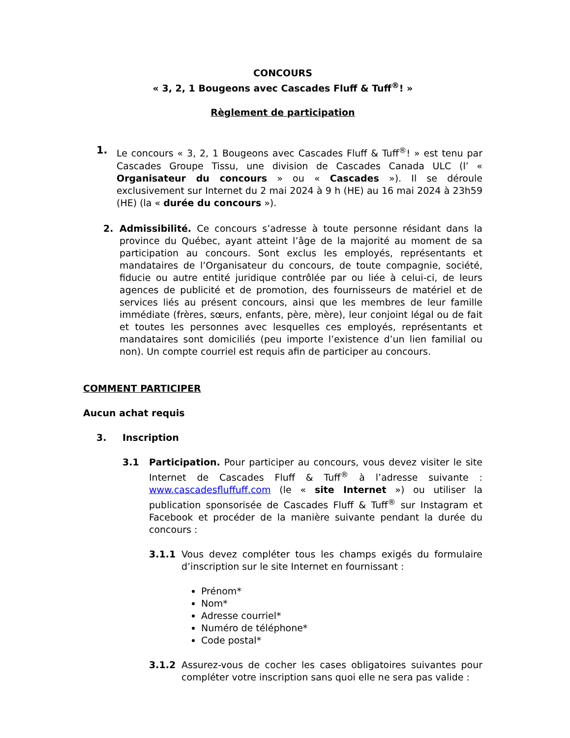CONCOURS
« 3, 2, 1 Bougeons avec Cascades Fluff & Tuff<sup>®</sup>! »
Règlement de participation
1. Le concours « 3, 2, 1 Bougeons avec Cascades Fluff & Tuff<sup>®</sup>! » est tenu par Cascades Groupe Tissu, une division de Cascades Canada ULC (l’ « Organisateur du concours » ou « Cascades »). Il se déroule exclusivement sur Internet du 2 mai 2024 à 9 h (HE) au 16 mai 2024 à 23h59 (HE) (la « durée du concours »).
2. Admissibilité. Ce concours s’adresse à toute personne résidant dans la province du Québec, ayant atteint l’âge de la majorité au moment de sa participation au concours. Sont exclus les employés, représentants et mandataires de l’Organisateur du concours, de toute compagnie, société, fiducie ou autre entité juridique contrôlée par ou liée à celui-ci, de leurs agences de publicité et de promotion, des fournisseurs de matériel et de services liés au présent concours, ainsi que les membres de leur famille immédiate (frères, sœurs, enfants, père, mère), leur conjoint légal ou de fait et toutes les personnes avec lesquelles ces employés, représentants et mandataires sont domiciliés (peu importe l’existence d’un lien familial ou non). Un compte courriel est requis afin de participer au concours.
COMMENT PARTICIPER
Aucun achat requis
3. Inscription
3.1 Participation. Pour participer au concours, vous devez visiter le site Internet de Cascades Fluff & Tuff<sup>®</sup> à l’adresse suivante : www.cascadesfluffuff.com (le « site Internet ») ou utiliser la publication sponsorisée de Cascades Fluff & Tuff<sup>®</sup> sur Instagram et Facebook et procéder de la manière suivante pendant la durée du concours :
3.1.1 Vous devez compléter tous les champs exigés du formulaire d’inscription sur le site Internet en fournissant :
Prénom*
Nom*
Adresse courriel*
Numéro de téléphone*
Code postal*
3.1.2 Assurez-vous de cocher les cases obligatoires suivantes pour compléter votre inscription sans quoi elle ne sera pas valide :